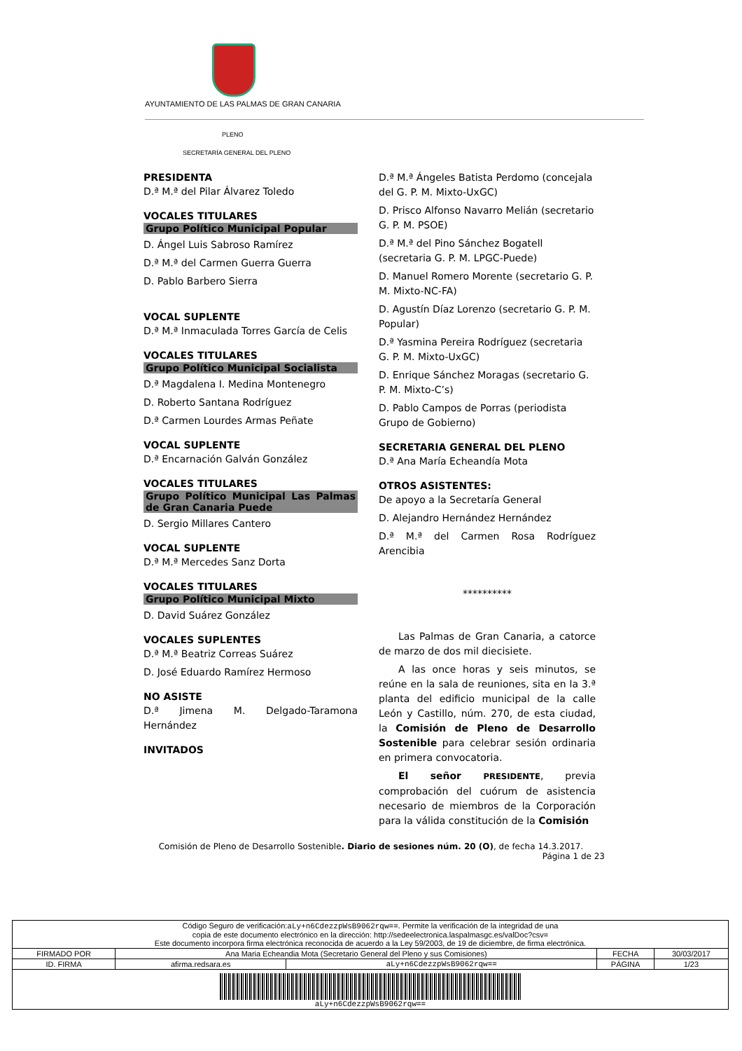AYUNTAMIENTO DE LAS PALMAS DE GRAN CANARIA
PLENO
SECRETARÍA GENERAL DEL PLENO
PRESIDENTA
D.ª M.ª del Pilar Álvarez Toledo
VOCALES TITULARES
Grupo Político Municipal Popular
D. Ángel Luis Sabroso Ramírez
D.ª M.ª del Carmen Guerra Guerra
D. Pablo Barbero Sierra
VOCAL SUPLENTE
D.ª M.ª Inmaculada Torres García de Celis
VOCALES TITULARES
Grupo Político Municipal Socialista
D.ª Magdalena I. Medina Montenegro
D. Roberto Santana Rodríguez
D.ª Carmen Lourdes Armas Peñate
VOCAL SUPLENTE
D.ª Encarnación Galván González
VOCALES TITULARES
Grupo Político Municipal Las Palmas de Gran Canaria Puede
D. Sergio Millares Cantero
VOCAL SUPLENTE
D.ª M.ª Mercedes Sanz Dorta
VOCALES TITULARES
Grupo Político Municipal Mixto
D. David Suárez González
VOCALES SUPLENTES
D.ª M.ª Beatriz Correas Suárez
D. José Eduardo Ramírez Hermoso
NO ASISTE
D.ª Jimena M. Delgado-Taramona Hernández
INVITADOS
D.ª M.ª Ángeles Batista Perdomo (concejala del G. P. M. Mixto-UxGC)
D. Prisco Alfonso Navarro Melián (secretario G. P. M. PSOE)
D.ª M.ª del Pino Sánchez Bogatell (secretaria G. P. M. LPGC-Puede)
D. Manuel Romero Morente (secretario G. P. M. Mixto-NC-FA)
D. Agustín Díaz Lorenzo (secretario G. P. M. Popular)
D.ª Yasmina Pereira Rodríguez (secretaria G. P. M. Mixto-UxGC)
D. Enrique Sánchez Moragas (secretario G. P. M. Mixto-C’s)
D. Pablo Campos de Porras (periodista Grupo de Gobierno)
SECRETARIA GENERAL DEL PLENO
D.ª Ana María Echeandía Mota
OTROS ASISTENTES:
De apoyo a la Secretaría General
D. Alejandro Hernández Hernández
D.ª M.ª del Carmen Rosa Rodríguez Arencibia
**********
Las Palmas de Gran Canaria, a catorce de marzo de dos mil diecisiete.
A las once horas y seis minutos, se reúne en la sala de reuniones, sita en la 3.ª planta del edificio municipal de la calle León y Castillo, núm. 270, de esta ciudad, la Comisión de Pleno de Desarrollo Sostenible para celebrar sesión ordinaria en primera convocatoria.
El señor PRESIDENTE, previa comprobación del cuórum de asistencia necesario de miembros de la Corporación para la válida constitución de la Comisión
Comisión de Pleno de Desarrollo Sostenible. Diario de sesiones núm. 20 (O), de fecha 14.3.2017.
Página 1 de 23
| Código Seguro de verificación: aLy+n6CdezzpWsB9062rqw== . Permite la verificación de la integridad de una copia de este documento electrónico en la dirección: http://sedeelectronica.laspalmasgc.es/valDoc?csv= Este documento incorpora firma electrónica reconocida de acuerdo a la Ley 59/2003, de 19 de diciembre, de firma electrónica. | | | | |
| FIRMADO POR | Ana Maria Echeandia Mota (Secretario General del Pleno y sus Comisiones) | | FECHA | 30/03/2017 |
| ID. FIRMA | afirma.redsara.es | aLy+n6CdezzpWsB9062rqw== | PÁGINA | 1/23 |
| aLy+n6CdezzpWsB9062rqw== | | | | |